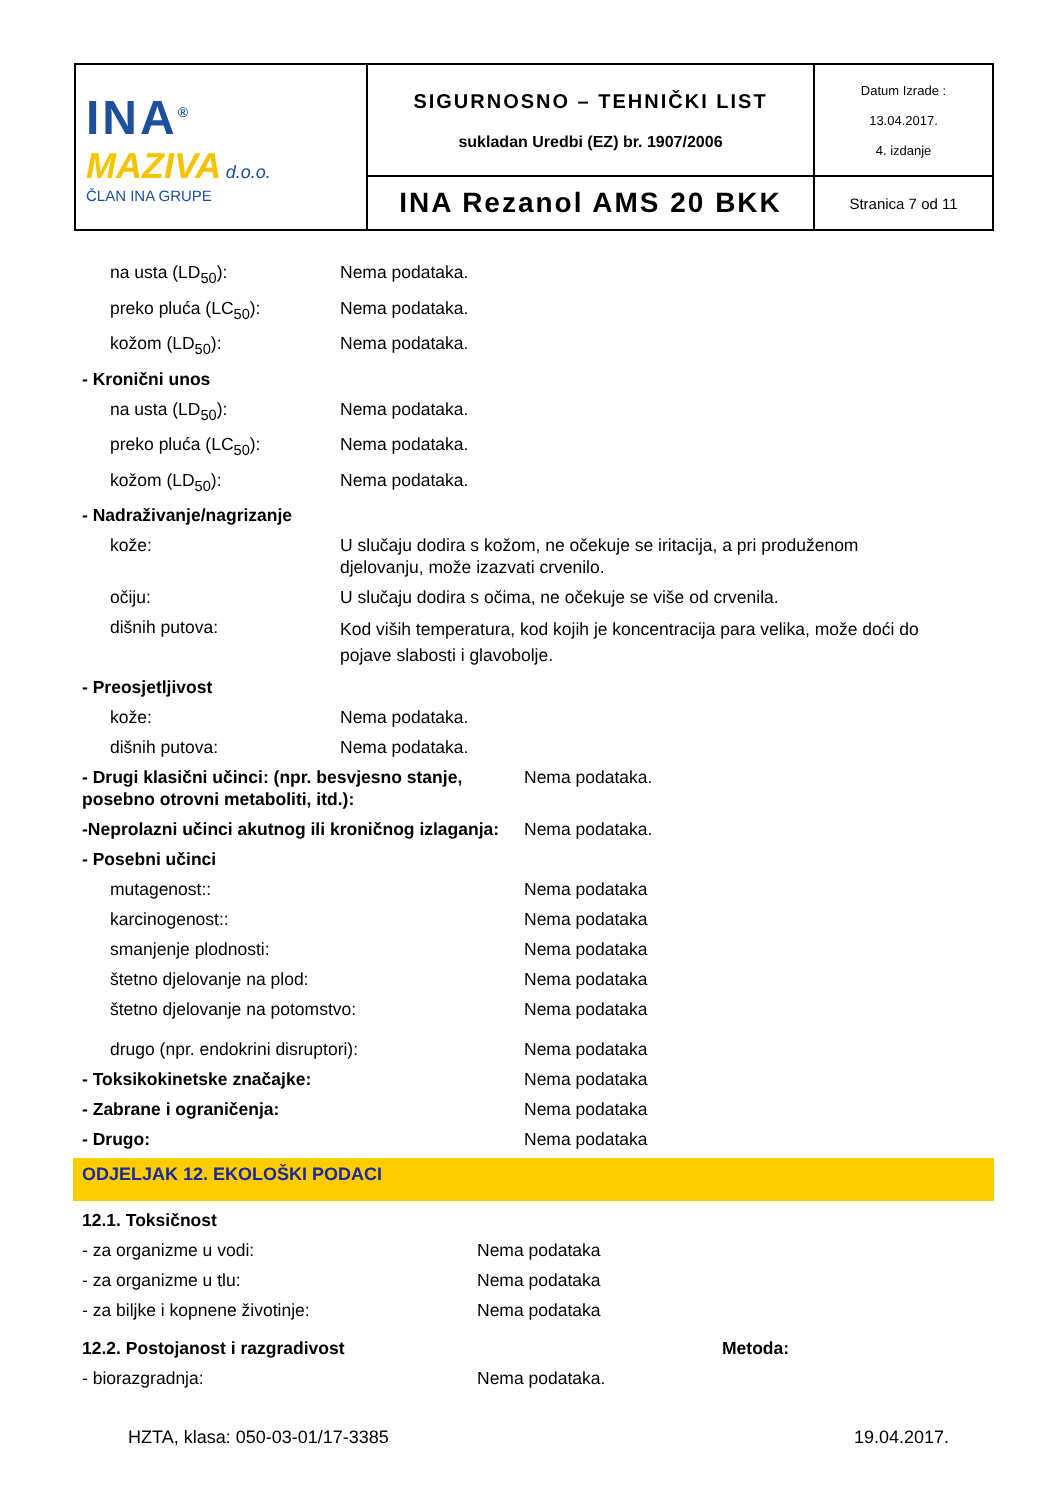| INA<sup>®</sup> MAZIVA d.o.o. ČLAN INA GRUPE | SIGURNOSNO – TEHNIČKI LIST sukladan Uredbi (EZ) br. 1907/2006 | Datum Izrade : 13.04.2017. 4. izdanje |
| | INA Rezanol AMS 20 BKK | Stranica 7 od 11 |
na usta (LD<sub>50</sub>): Nema podataka.
preko pluća (LC<sub>50</sub>): Nema podataka.
kožom (LD<sub>50</sub>): Nema podataka.
- Kronični unos
na usta (LD<sub>50</sub>): Nema podataka.
preko pluća (LC<sub>50</sub>): Nema podataka.
kožom (LD<sub>50</sub>): Nema podataka.
- Nadraživanje/nagrizanje
kože: U slučaju dodira s kožom, ne očekuje se iritacija, a pri produženom djelovanju, može izazvati crvenilo.
očiju: U slučaju dodira s očima, ne očekuje se više od crvenila.
dišnih putova:
Kod viših temperatura, kod kojih je koncentracija para velika, može doći do pojave slabosti i glavobolje.
- Preosjetljivost
kože: Nema podataka.
dišnih putova: Nema podataka.
- Drugi klasični učinci: (npr. besvjesno stanje, posebno otrovni metaboliti, itd.):
Nema podataka.
-Neprolazni učinci akutnog ili kroničnog izlaganja:
Nema podataka.
- Posebni učinci
mutagenost:: Nema podataka
karcinogenost:: Nema podataka
smanjenje plodnosti: Nema podataka
štetno djelovanje na plod: Nema podataka
štetno djelovanje na potomstvo: Nema podataka
drugo (npr. endokrini disruptori): Nema podataka
- Toksikokinetske značajke: Nema podataka
- Zabrane i ograničenja: Nema podataka
- Drugo: Nema podataka
ODJELJAK 12. EKOLOŠKI PODACI
12.1. Toksičnost
- za organizme u vodi: Nema podataka
- za organizme u tlu: Nema podataka
- za biljke i kopnene životinje: Nema podataka
12.2. Postojanost i razgradivost Metoda:
- biorazgradnja: Nema podataka.
HZTA, klasa: 050-03-01/17-3385 19.04.2017.